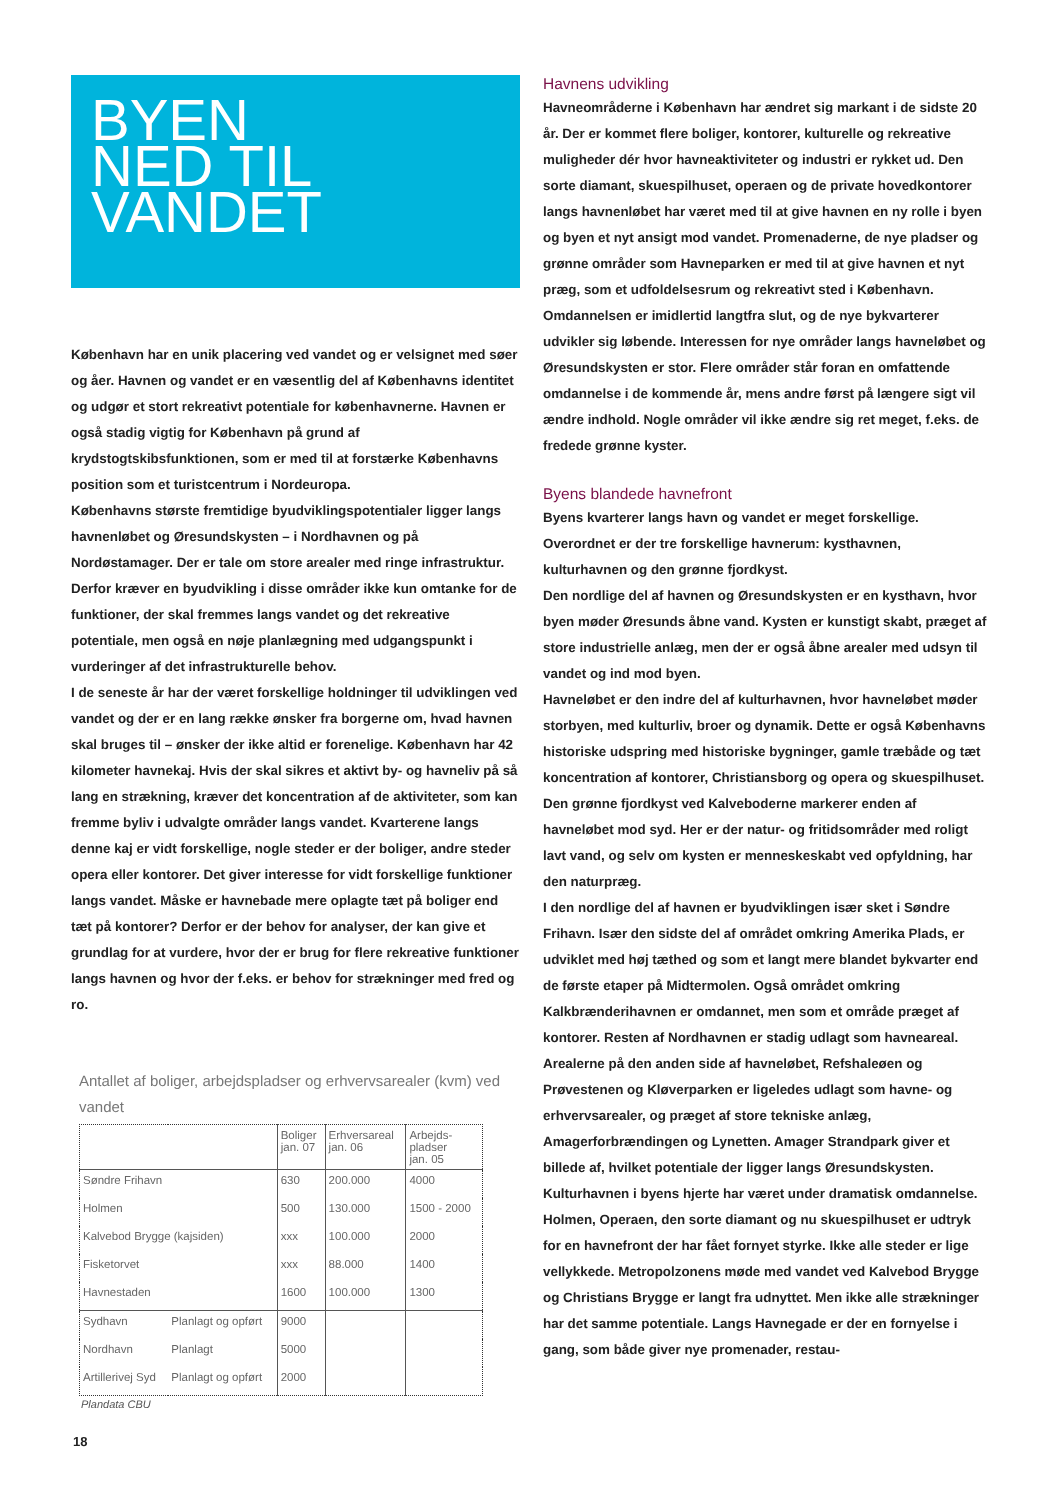BYEN
NED TIL
VANDET
København har en unik placering ved vandet og er velsignet med søer og åer. Havnen og vandet er en væsentlig del af Københavns identitet og udgør et stort rekreativt potentiale for københavnerne. Havnen er også stadig vigtig for København på grund af krydstogtskibsfunktionen, som er med til at forstærke Københavns position som et turistcentrum i Nordeuropa.
Københavns største fremtidige byudviklingspotentialer ligger langs havnenløbet og Øresundskysten – i Nordhavnen og på Nordøstamager. Der er tale om store arealer med ringe infrastruktur. Derfor kræver en byudvikling i disse områder ikke kun omtanke for de funktioner, der skal fremmes langs vandet og det rekreative potentiale, men også en nøje planlægning med udgangspunkt i vurderinger af det infrastrukturelle behov.
I de seneste år har der været forskellige holdninger til udviklingen ved vandet og der er en lang række ønsker fra borgerne om, hvad havnen skal bruges til – ønsker der ikke altid er forenelige. København har 42 kilometer havnekaj. Hvis der skal sikres et aktivt by- og havneliv på så lang en strækning, kræver det koncentration af de aktiviteter, som kan fremme byliv i udvalgte områder langs vandet. Kvarterene langs denne kaj er vidt forskellige, nogle steder er der boliger, andre steder opera eller kontorer. Det giver interesse for vidt forskellige funktioner langs vandet. Måske er havnebade mere oplagte tæt på boliger end tæt på kontorer? Derfor er der behov for analyser, der kan give et grundlag for at vurdere, hvor der er brug for flere rekreative funktioner langs havnen og hvor der f.eks. er behov for strækninger med fred og ro.
Antallet af boliger, arbejdspladser og erhvervsarealer (kvm) ved vandet
| | | Boliger jan. 07 | Erhversareal jan. 06 | Arbejds- pladser jan. 05 |
| --- | --- | --- | --- | --- |
| Søndre Frihavn | | 630 | 200.000 | 4000 |
| Holmen | | 500 | 130.000 | 1500 - 2000 |
| Kalvebod Brygge (kajsiden) | | xxx | 100.000 | 2000 |
| Fisketorvet | | xxx | 88.000 | 1400 |
| Havnestaden | | 1600 | 100.000 | 1300 |
| Sydhavn | Planlagt og opført | 9000 | | |
| Nordhavn | Planlagt | 5000 | | |
| Artillerivej Syd | Planlagt og opført | 2000 | | |
Plandata CBU
18
Havnens udvikling
Havneområderne i København har ændret sig markant i de sidste 20 år. Der er kommet flere boliger, kontorer, kulturelle og rekreative muligheder dér hvor havneaktiviteter og industri er rykket ud. Den sorte diamant, skuespilhuset, operaen og de private hovedkontorer langs havnenløbet har været med til at give havnen en ny rolle i byen og byen et nyt ansigt mod vandet. Promenaderne, de nye pladser og grønne områder som Havneparken er med til at give havnen et nyt præg, som et udfoldelsesrum og rekreativt sted i København.
Omdannelsen er imidlertid langtfra slut, og de nye bykvarterer udvikler sig løbende. Interessen for nye områder langs havneløbet og Øresundskysten er stor. Flere områder står foran en omfattende omdannelse i de kommende år, mens andre først på længere sigt vil ændre indhold. Nogle områder vil ikke ændre sig ret meget, f.eks. de fredede grønne kyster.
Byens blandede havnefront
Byens kvarterer langs havn og vandet er meget forskellige. Overordnet er der tre forskellige havnerum: kysthavnen, kulturhavnen og den grønne fjordkyst.
Den nordlige del af havnen og Øresundskysten er en kysthavn, hvor byen møder Øresunds åbne vand. Kysten er kunstigt skabt, præget af store industrielle anlæg, men der er også åbne arealer med udsyn til vandet og ind mod byen.
Havneløbet er den indre del af kulturhavnen, hvor havneløbet møder storbyen, med kulturliv, broer og dynamik. Dette er også Københavns historiske udspring med historiske bygninger, gamle træbåde og tæt koncentration af kontorer, Christiansborg og opera og skuespilhuset.
Den grønne fjordkyst ved Kalveboderne markerer enden af havneløbet mod syd. Her er der natur- og fritidsområder med roligt lavt vand, og selv om kysten er menneskeskabt ved opfyldning, har den naturpræg.
I den nordlige del af havnen er byudviklingen især sket i Søndre Frihavn. Især den sidste del af området omkring Amerika Plads, er udviklet med høj tæthed og som et langt mere blandet bykvarter end de første etaper på Midtermolen. Også området omkring Kalkbrænderihavnen er omdannet, men som et område præget af kontorer. Resten af Nordhavnen er stadig udlagt som havneareal. Arealerne på den anden side af havneløbet, Refshaleøen og Prøvestenen og Kløverparken er ligeledes udlagt som havne- og erhvervsarealer, og præget af store tekniske anlæg, Amagerforbrændingen og Lynetten. Amager Strandpark giver et billede af, hvilket potentiale der ligger langs Øresundskysten.
Kulturhavnen i byens hjerte har været under dramatisk omdannelse. Holmen, Operaen, den sorte diamant og nu skuespilhuset er udtryk for en havnefront der har fået fornyet styrke. Ikke alle steder er lige vellykkede. Metropolzonens møde med vandet ved Kalvebod Brygge og Christians Brygge er langt fra udnyttet. Men ikke alle strækninger har det samme potentiale. Langs Havnegade er der en fornyelse i gang, som både giver nye promenader, restau-